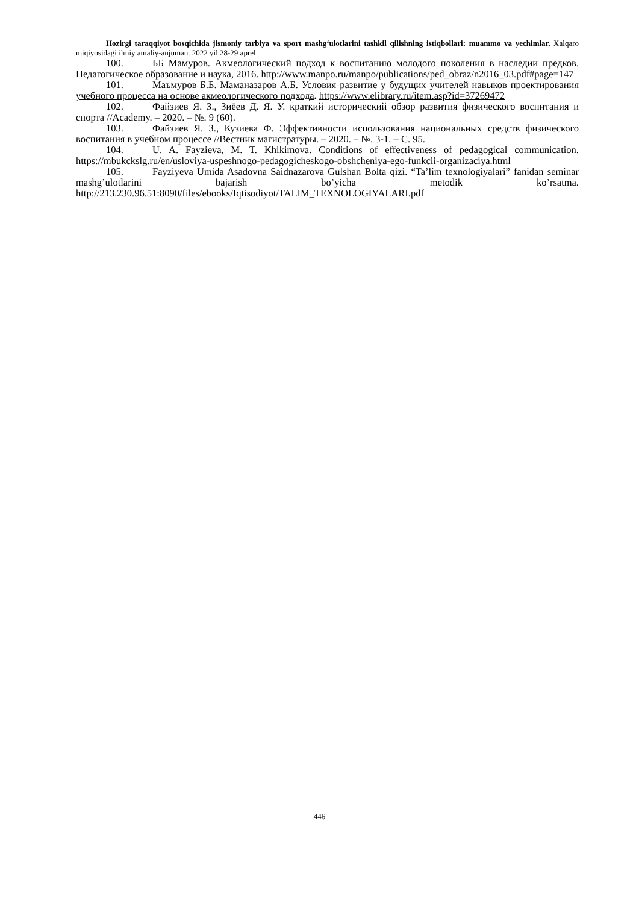Hozirgi taraqqiyot bosqichida jismoniy tarbiya va sport mashg‘ulotlarini tashkil qilishning istiqbollari: muammo va yechimlar. Xalqaro miqiyosidagi ilmiy amaliy-anjuman. 2022 yil 28-29 aprel
100. ББ Мамуров. Акмеологический подход к воспитанию молодого поколения в наследии предков. Педагогическое образование и наука, 2016. http://www.manpo.ru/manpo/publications/ped_obraz/n2016_03.pdf#page=147
101. Маъмуров Б.Б. Маманазаров А.Б. Условия развитие у будущих учителей навыков проектирования учебного процесса на основе акмеологического подхода. https://www.elibrary.ru/item.asp?id=37269472
102. Файзиев Я. З., Зиёев Д. Я. У. краткий исторический обзор развития физического воспитания и спорта //Academy. – 2020. – №. 9 (60).
103. Файзиев Я. З., Кузиева Ф. Эффективности использования национальных средств физического воспитания в учебном процессе //Вестник магистратуры. – 2020. – №. 3-1. – С. 95.
104. U. A. Fayzieva, M. T. Khikimova. Conditions of effectiveness of pedagogical communication. https://mbukckslg.ru/en/usloviya-uspeshnogo-pedagogicheskogo-obshcheniya-ego-funkcii-organizaciya.html
105. Fayziyeva Umida Asadovna Saidnazarova Gulshan Bolta qizi. “Ta’lim texnologiyalari” fanidan seminar mashg’ulotlarini bajarish bo’yicha metodik ko’rsatma. http://213.230.96.51:8090/files/ebooks/Iqtisodiyot/TALIM_TEXNOLOGIYALARI.pdf
446